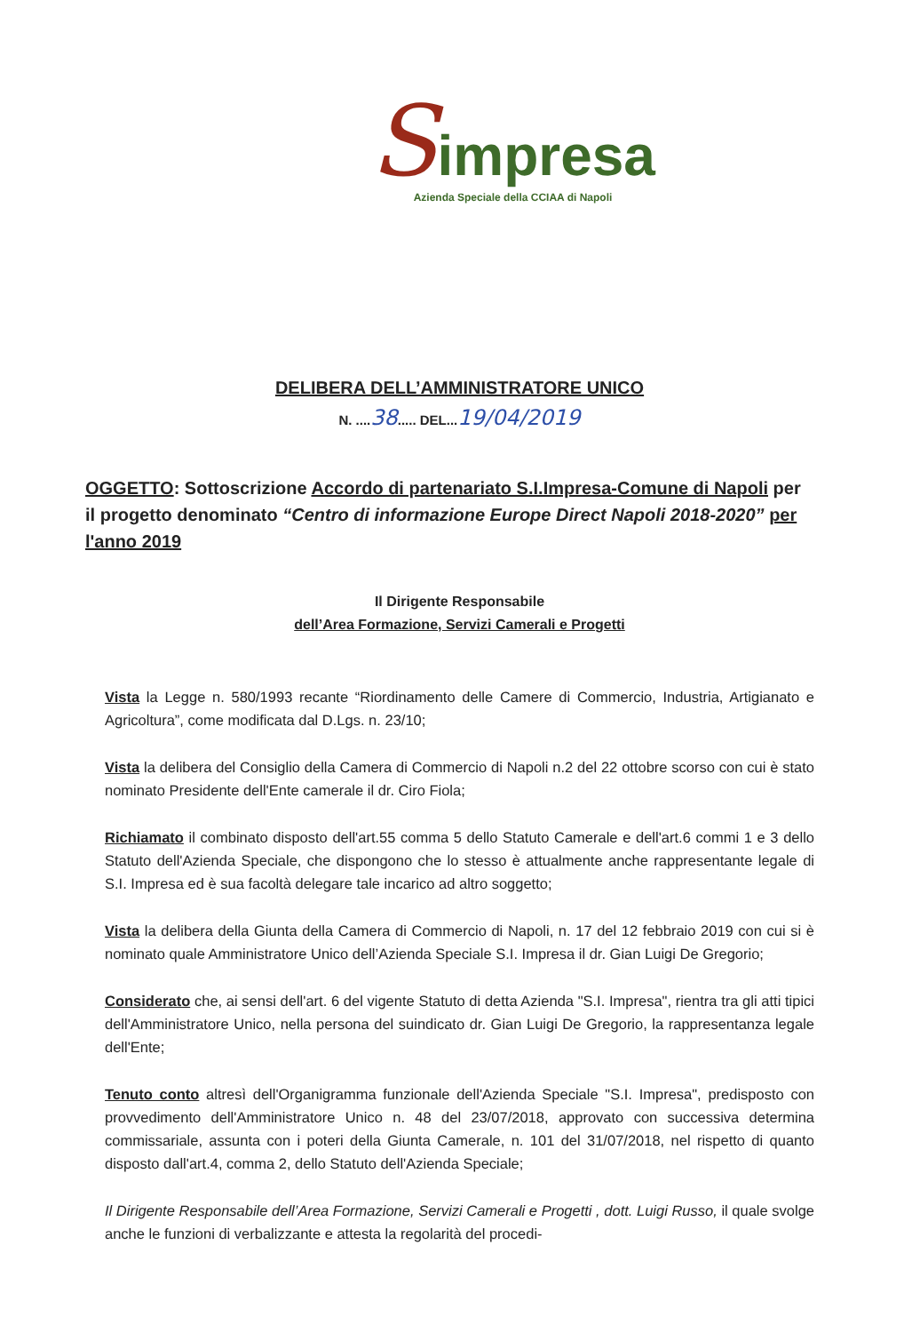Simpresa
Azienda Speciale della CCIAA di Napoli
DELIBERA DELL’AMMINISTRATORE UNICO
N. ....38..... DEL...19/04/2019
OGGETTO: Sottoscrizione Accordo di partenariato S.I.Impresa-Comune di Napoli per il progetto denominato “Centro di informazione Europe Direct Napoli 2018-2020” per l'anno 2019
Il Dirigente Responsabile
dell’Area Formazione, Servizi Camerali e Progetti
Vista la Legge n. 580/1993 recante “Riordinamento delle Camere di Commercio, Industria, Artigianato e Agricoltura”, come modificata dal D.Lgs. n. 23/10;
Vista la delibera del Consiglio della Camera di Commercio di Napoli n.2 del 22 ottobre scorso con cui è stato nominato Presidente dell'Ente camerale il dr. Ciro Fiola;
Richiamato il combinato disposto dell'art.55 comma 5 dello Statuto Camerale e dell'art.6 commi 1 e 3 dello Statuto dell'Azienda Speciale, che dispongono che lo stesso è attualmente anche rappresentante legale di S.I. Impresa ed è sua facoltà delegare tale incarico ad altro soggetto;
Vista la delibera della Giunta della Camera di Commercio di Napoli, n. 17 del 12 febbraio 2019 con cui si è nominato quale Amministratore Unico dell’Azienda Speciale S.I. Impresa il dr. Gian Luigi De Gregorio;
Considerato che, ai sensi dell'art. 6 del vigente Statuto di detta Azienda "S.I. Impresa", rientra tra gli atti tipici dell'Amministratore Unico, nella persona del suindicato dr. Gian Luigi De Gregorio, la rappresentanza legale dell'Ente;
Tenuto conto altresì dell'Organigramma funzionale dell'Azienda Speciale "S.I. Impresa", predisposto con provvedimento dell'Amministratore Unico n. 48 del 23/07/2018, approvato con successiva determina commissariale, assunta con i poteri della Giunta Camerale, n. 101 del 31/07/2018, nel rispetto di quanto disposto dall'art.4, comma 2, dello Statuto dell'Azienda Speciale;
Il Dirigente Responsabile dell’Area Formazione, Servizi Camerali e Progetti , dott. Luigi Russo, il quale svolge anche le funzioni di verbalizzante e attesta la regolarità del procedi-